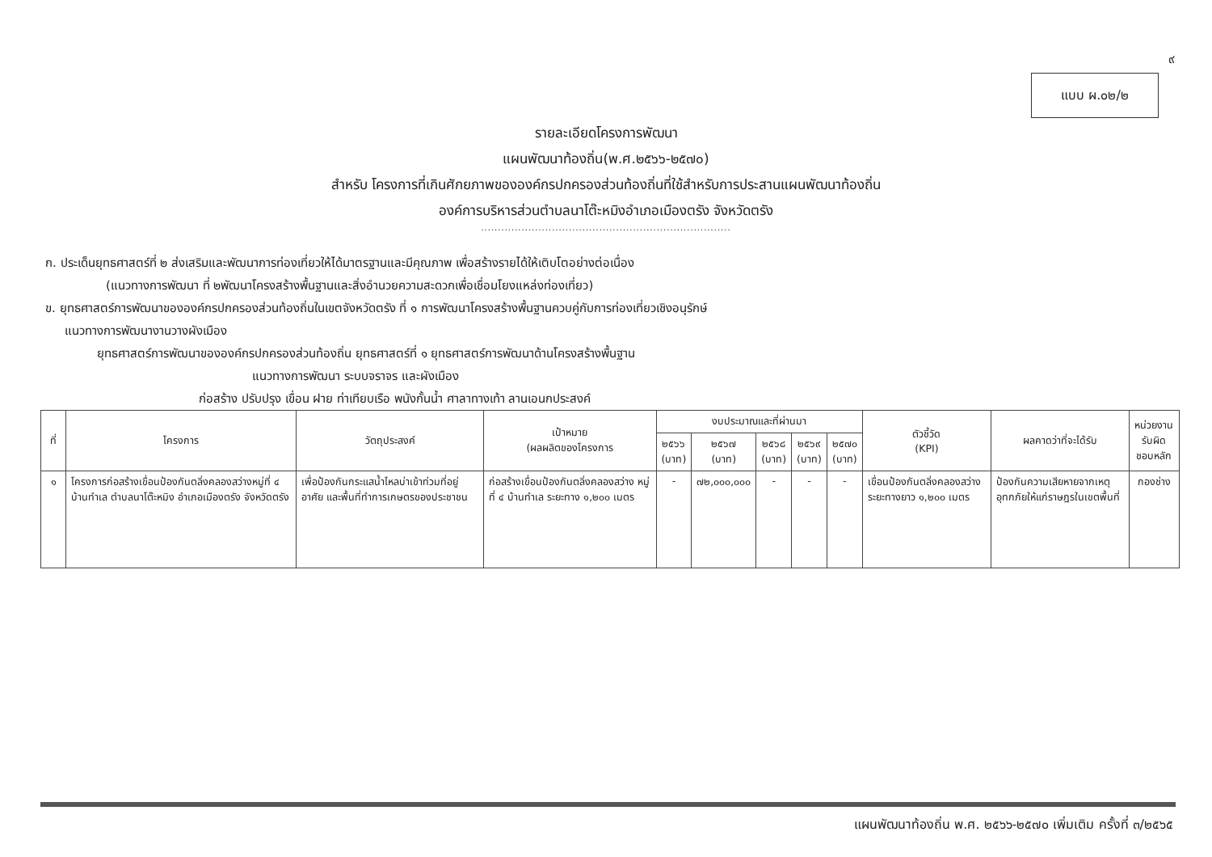๙
แบบ ผ.๐๒/๒
รายละเอียดโครงการพัฒนา
แผนพัฒนาท้องถิ่น(พ.ศ.๒๕๖๖-๒๕๗๐)
สำหรับ โครงการที่เกินศักยภาพขององค์กรปกครองส่วนท้องถิ่นที่ใช้สำหรับการประสานแผนพัฒนาท้องถิ่น
องค์การบริหารส่วนตำบลนาโต๊ะหมิงอำเภอเมืองตรัง จังหวัดตรัง
..........................................................................
ก. ประเด็นยุทธศาสตร์ที่ ๒ ส่งเสริมและพัฒนาการท่องเที่ยวให้ได้มาตรฐานและมีคุณภาพ เพื่อสร้างรายได้ให้เติบโตอย่างต่อเนื่อง
(แนวทางการพัฒนา ที่ ๒พัฒนาโครงสร้างพื้นฐานและสิ่งอำนวยความสะดวกเพื่อเชื่อมโยงแหล่งท่องเที่ยว)
ข. ยุทธศาสตร์การพัฒนาขององค์กรปกครองส่วนท้องถิ่นในเขตจังหวัดตรัง ที่ ๑ การพัฒนาโครงสร้างพื้นฐานควบคู่กับการท่องเที่ยวเชิงอนุรักษ์
แนวทางการพัฒนางานวางผังเมือง
ยุทธศาสตร์การพัฒนาขององค์กรปกครองส่วนท้องถิ่น ยุทธศาสตร์ที่ ๑ ยุทธศาสตร์การพัฒนาด้านโครงสร้างพื้นฐาน
แนวทางการพัฒนา ระบบจราจร และผังเมือง
ก่อสร้าง ปรับปรุง เขื่อน ฝาย ท่าเทียบเรือ พนังกั้นน้ำ ศาลาทางเท้า ลานเอนกประสงค์
| ที่ | โครงการ | วัตถุประสงค์ | เป้าหมาย (ผลผลิตของโครงการ | งบประมาณและที่ผ่านมา | | | | | ตัวชี้วัด (KPI) | ผลคาดว่าที่จะได้รับ | หน่วยงาน รับผิดชอบหลัก |
| --- | --- | --- | --- | --- | --- | --- | --- | --- | --- | --- | --- |
| | | | | ๒๕๖๖ (บาท) | ๒๕๖๗ (บาท) | ๒๕๖๘ (บาท) | ๒๕๖๙ (บาท) | ๒๕๗๐ (บาท) | | | |
| ๑ | โครงการก่อสร้างเขื่อนป้องกันตลิ่งคลองสว่างหมู่ที่ ๔ บ้านทำเล ตำบลนาโต๊ะหมิง อำเภอเมืองตรัง จังหวัดตรัง | เพื่อป้องกันกระแสน้ำไหลบ่าเข้าท่วมที่อยู่อาศัย และพื้นที่ทำการเกษตรของประชาชน | ก่อสร้างเขื่อนป้องกันตลิ่งคลองสว่าง หมู่ที่ ๔ บ้านทำเล ระยะทาง ๑,๒๐๐ เมตร | - | ๗๒,๐๐๐,๐๐๐ | - | - | - | เขื่อนป้องกันตลิ่งคลองสว่าง ระยะทางยาว ๑,๒๐๐ เมตร | ป้องกันความเสียหายจากเหตุอุทกภัยให้แก่ราษฎรในเขตพื้นที่ | กองช่าง |
แผนพัฒนาท้องถิ่น พ.ศ. ๒๕๖๖-๒๕๗๐ เพิ่มเติม ครั้งที่ ๓/๒๕๖๕